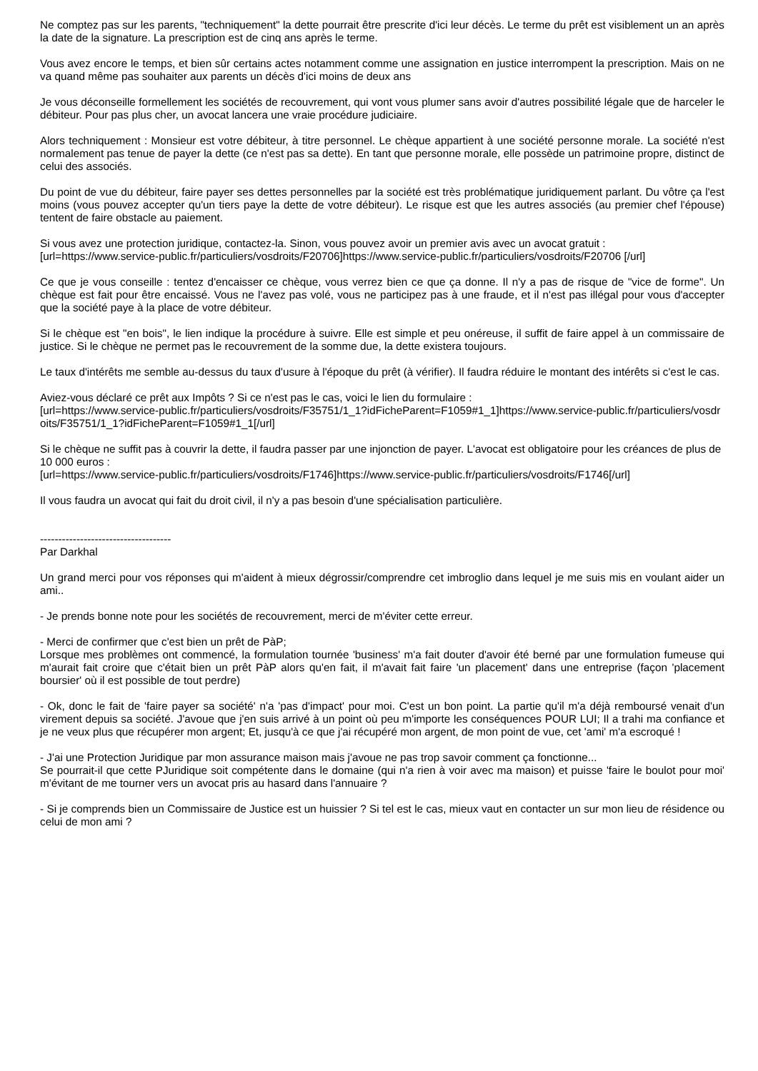Ne comptez pas sur les parents, "techniquement" la dette pourrait être prescrite d'ici leur décès. Le terme du prêt est visiblement un an après la date de la signature. La prescription est de cinq ans après le terme.
Vous avez encore le temps, et bien sûr certains actes notamment comme une assignation en justice interrompent la prescription. Mais on ne va quand même pas souhaiter aux parents un décès d'ici moins de deux ans
Je vous déconseille formellement les sociétés de recouvrement, qui vont vous plumer sans avoir d'autres possibilité légale que de harceler le débiteur. Pour pas plus cher, un avocat lancera une vraie procédure judiciaire.
Alors techniquement : Monsieur est votre débiteur, à titre personnel. Le chèque appartient à une société personne morale. La société n'est normalement pas tenue de payer la dette (ce n'est pas sa dette). En tant que personne morale, elle possède un patrimoine propre, distinct de celui des associés.
Du point de vue du débiteur, faire payer ses dettes personnelles par la société est très problématique juridiquement parlant. Du vôtre ça l'est moins (vous pouvez accepter qu'un tiers paye la dette de votre débiteur). Le risque est que les autres associés (au premier chef l'épouse) tentent de faire obstacle au paiement.
Si vous avez une protection juridique, contactez-la. Sinon, vous pouvez avoir un premier avis avec un avocat gratuit :
[url=https://www.service-public.fr/particuliers/vosdroits/F20706]https://www.service-public.fr/particuliers/vosdroits/F20706 [/url]
Ce que je vous conseille : tentez d'encaisser ce chèque, vous verrez bien ce que ça donne. Il n'y a pas de risque de "vice de forme". Un chèque est fait pour être encaissé. Vous ne l'avez pas volé, vous ne participez pas à une fraude, et il n'est pas illégal pour vous d'accepter que la société paye à la place de votre débiteur.
Si le chèque est "en bois", le lien indique la procédure à suivre. Elle est simple et peu onéreuse, il suffit de faire appel à un commissaire de justice. Si le chèque ne permet pas le recouvrement de la somme due, la dette existera toujours.
Le taux d'intérêts me semble au-dessus du taux d'usure à l'époque du prêt (à vérifier). Il faudra réduire le montant des intérêts si c'est le cas.
Aviez-vous déclaré ce prêt aux Impôts ? Si ce n'est pas le cas, voici le lien du formulaire :
[url=https://www.service-public.fr/particuliers/vosdroits/F35751/1_1?idFicheParent=F1059#1_1]https://www.service-public.fr/particuliers/vosdroits/F35751/1_1?idFicheParent=F1059#1_1[/url]
Si le chèque ne suffit pas à couvrir la dette, il faudra passer par une injonction de payer. L'avocat est obligatoire pour les créances de plus de 10 000 euros :
[url=https://www.service-public.fr/particuliers/vosdroits/F1746]https://www.service-public.fr/particuliers/vosdroits/F1746[/url]
Il vous faudra un avocat qui fait du droit civil, il n'y a pas besoin d'une spécialisation particulière.
------------------------------------
Par Darkhal
Un grand merci pour vos réponses qui m'aident à mieux dégrossir/comprendre cet imbroglio dans lequel je me suis mis en voulant aider un ami..
- Je prends bonne note pour les sociétés de recouvrement, merci de m'éviter cette erreur.
- Merci de confirmer que c'est bien un prêt de PàP;
Lorsque mes problèmes ont commencé, la formulation tournée 'business' m'a fait douter d'avoir été berné par une formulation fumeuse qui m'aurait fait croire que c'était bien un prêt PàP alors qu'en fait, il m'avait fait faire 'un placement' dans une entreprise (façon 'placement boursier' où il est possible de tout perdre)
- Ok, donc le fait de 'faire payer sa société' n'a 'pas d'impact' pour moi. C'est un bon point. La partie qu'il m'a déjà remboursé venait d'un virement depuis sa société. J'avoue que j'en suis arrivé à un point où peu m'importe les conséquences POUR LUI; Il a trahi ma confiance et je ne veux plus que récupérer mon argent; Et, jusqu'à ce que j'ai récupéré mon argent, de mon point de vue, cet 'ami' m'a escroqué !
- J'ai une Protection Juridique par mon assurance maison mais j'avoue ne pas trop savoir comment ça fonctionne...
Se pourrait-il que cette PJuridique soit compétente dans le domaine (qui n'a rien à voir avec ma maison) et puisse 'faire le boulot pour moi' m'évitant de me tourner vers un avocat pris au hasard dans l'annuaire ?
- Si je comprends bien un Commissaire de Justice est un huissier ? Si tel est le cas, mieux vaut en contacter un sur mon lieu de résidence ou celui de mon ami ?